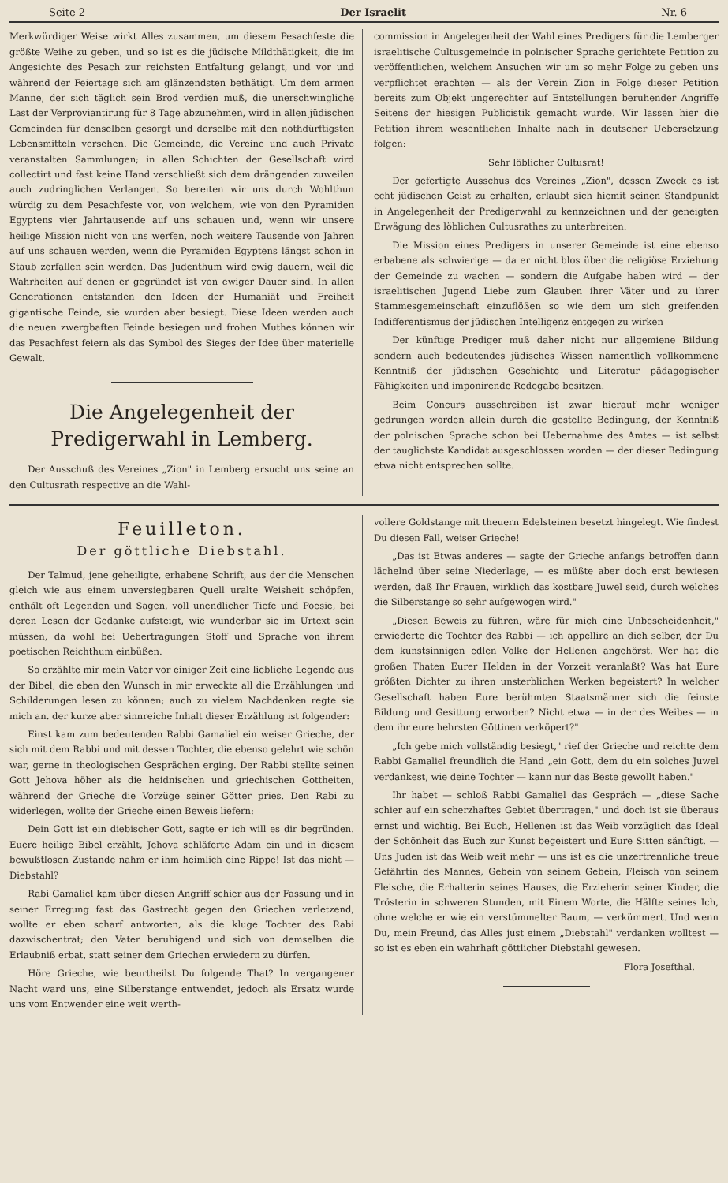Seite 2 Der Israelit Nr. 6
Merkwürdiger Weise wirkt Alles zusammen, um diesem Pesachfeste die größte Weihe zu geben, und so ist es die jüdische Mildthätigkeit, die im Angesichte des Pesach zur reichsten Entfaltung gelangt, und vor und während der Feiertage sich am glänzendsten bethätigt. Um dem armen Manne, der sich täglich sein Brod verdien muß, die unerschwingliche Last der Verproviantirung für 8 Tage abzunehmen, wird in allen jüdischen Gemeinden für denselben gesorgt und derselbe mit den nothdürftigsten Lebensmitteln versehen. Die Gemeinde, die Vereine und auch Private veranstalten Sammlungen; in allen Schichten der Gesellschaft wird collectirt und fast keine Hand verschließt sich dem drängenden zuweilen auch zudringlichen Verlangen. So bereiten wir uns durch Wohlthun würdig zu dem Pesachfeste vor, von welchem, wie von den Pyramiden Egyptens vier Jahrtausende auf uns schauen und, wenn wir unsere heilige Mission nicht von uns werfen, noch weitere Tausende von Jahren auf uns schauen werden, wenn die Pyramiden Egyptens längst schon in Staub zerfallen sein werden. Das Judenthum wird ewig dauern, weil die Wahrheiten auf denen er gegründet ist von ewiger Dauer sind. In allen Generationen entstanden den Ideen der Humaniät und Freiheit gigantische Feinde, sie wurden aber besiegt. Diese Ideen werden auch die neuen zwergbaften Feinde besiegen und frohen Muthes können wir das Pesachfest feiern als das Symbol des Sieges der Idee über materielle Gewalt.
Die Angelegenheit der Predigerwahl in Lemberg.
Der Ausschuß des Vereines „Zion" in Lemberg ersucht uns seine an den Cultusrath respective an die Wahl-
commission in Angelegenheit der Wahl eines Predigers für die Lemberger israelitische Cultusgemeinde in polnischer Sprache gerichtete Petition zu veröffentlichen, welchem Ansuchen wir um so mehr Folge zu geben uns verpflichtet erachten — als der Verein Zion in Folge dieser Petition bereits zum Objekt ungerechter auf Entstellungen beruhender Angriffe Seitens der hiesigen Publicistik gemacht wurde. Wir lassen hier die Petition ihrem wesentlichen Inhalte nach in deutscher Uebersetzung folgen:
Sehr löblicher Cultusrat!
Der gefertigte Ausschus des Vereines „Zion", dessen Zweck es ist echt jüdischen Geist zu erhalten, erlaubt sich hiemit seinen Standpunkt in Angelegenheit der Predigerwahl zu kennzeichnen und der geneigten Erwägung des löblichen Cultusrathes zu unterbreiten.
Die Mission eines Predigers in unserer Gemeinde ist eine ebenso erbabene als schwierige — da er nicht blos über die religiöse Erziehung der Gemeinde zu wachen — sondern die Aufgabe haben wird — der israelitischen Jugend Liebe zum Glauben ihrer Väter und zu ihrer Stammesgemeinschaft einzuflößen so wie dem um sich greifenden Indifferentismus der jüdischen Intelligenz entgegen zu wirken
Der künftige Prediger muß daher nicht nur allgemiene Bildung sondern auch bedeutendes jüdisches Wissen namentlich vollkommene Kenntniß der jüdischen Geschichte und Literatur pädagogischer Fähigkeiten und imponirende Redegabe besitzen.
Beim Concurs ausschreiben ist zwar hierauf mehr weniger gedrungen worden allein durch die gestellte Bedingung, der Kenntniß der polnischen Sprache schon bei Uebernahme des Amtes — ist selbst der tauglichste Kandidat ausgeschlossen worden — der dieser Bedingung etwa nicht entsprechen sollte.
Feuilleton.
Der göttliche Diebstahl.
Der Talmud, jene geheiligte, erhabene Schrift, aus der die Menschen gleich wie aus einem unversiegbaren Quell uralte Weisheit schöpfen, enthält oft Legenden und Sagen, voll unendlicher Tiefe und Poesie, bei deren Lesen der Gedanke aufsteigt, wie wunderbar sie im Urtext sein müssen, da wohl bei Uebertragungen Stoff und Sprache von ihrem poetischen Reichthum einbüßen.
So erzählte mir mein Vater vor einiger Zeit eine liebliche Legende aus der Bibel, die eben den Wunsch in mir erweckte all die Erzählungen und Schilderungen lesen zu können; auch zu vielem Nachdenken regte sie mich an. der kurze aber sinnreiche Inhalt dieser Erzählung ist folgender:
Einst kam zum bedeutenden Rabbi Gamaliel ein weiser Grieche, der sich mit dem Rabbi und mit dessen Tochter, die ebenso gelehrt wie schön war, gerne in theologischen Gesprächen erging. Der Rabbi stellte seinen Gott Jehova höher als die heidnischen und griechischen Gottheiten, während der Grieche die Vorzüge seiner Götter pries. Den Rabi zu widerlegen, wollte der Grieche einen Beweis liefern:
Dein Gott ist ein diebischer Gott, sagte er ich will es dir begründen. Euere heilige Bibel erzählt, Jehova schläferte Adam ein und in diesem bewußtlosen Zustande nahm er ihm heimlich eine Rippe! Ist das nicht — Diebstahl?
Rabi Gamaliel kam über diesen Angriff schier aus der Fassung und in seiner Erregung fast das Gastrecht gegen den Griechen verletzend, wollte er eben scharf antworten, als die kluge Tochter des Rabi dazwischentrat; den Vater beruhigend und sich von demselben die Erlaubniß erbat, statt seiner dem Griechen erwiedern zu dürfen.
Höre Grieche, wie beurtheilst Du folgende That? In vergangener Nacht ward uns, eine Silberstange entwendet, jedoch als Ersatz wurde uns vom Entwender eine weit werth-
vollere Goldstange mit theuern Edelsteinen besetzt hingelegt. Wie findest Du diesen Fall, weiser Grieche!
„Das ist Etwas anderes — sagte der Grieche anfangs betroffen dann lächelnd über seine Niederlage, — es müßte aber doch erst bewiesen werden, daß Ihr Frauen, wirklich das kostbare Juwel seid, durch welches die Silberstange so sehr aufgewogen wird."
„Diesen Beweis zu führen, wäre für mich eine Unbescheidenheit," erwiederte die Tochter des Rabbi — ich appellire an dich selber, der Du dem kunstsinnigen edlen Volke der Hellenen angehörst. Wer hat die großen Thaten Eurer Helden in der Vorzeit veranlaßt? Was hat Eure größten Dichter zu ihren unsterblichen Werken begeistert? In welcher Gesellschaft haben Eure berühmten Staatsmänner sich die feinste Bildung und Gesittung erworben? Nicht etwa — in der des Weibes — in dem ihr eure hehrsten Göttinen verköpert?"
„Ich gebe mich vollständig besiegt," rief der Grieche und reichte dem Rabbi Gamaliel freundlich die Hand „ein Gott, dem du ein solches Juwel verdankest, wie deine Tochter — kann nur das Beste gewollt haben."
Ihr habet — schloß Rabbi Gamaliel das Gespräch — „diese Sache schier auf ein scherzhaftes Gebiet übertragen," und doch ist sie überaus ernst und wichtig. Bei Euch, Hellenen ist das Weib vorzüglich das Ideal der Schönheit das Euch zur Kunst begeistert und Eure Sitten sänftigt. — Uns Juden ist das Weib weit mehr — uns ist es die unzertrennliche treue Gefährtin des Mannes, Gebein von seinem Gebein, Fleisch von seinem Fleische, die Erhalterin seines Hauses, die Erzieherin seiner Kinder, die Trösterin in schweren Stunden, mit Einem Worte, die Hälfte seines Ich, ohne welche er wie ein verstümmelter Baum, — verkümmert. Und wenn Du, mein Freund, das Alles just einem „Diebstahl" verdanken wolltest — so ist es eben ein wahrhaft göttlicher Diebstahl gewesen.
Flora Josefthal.